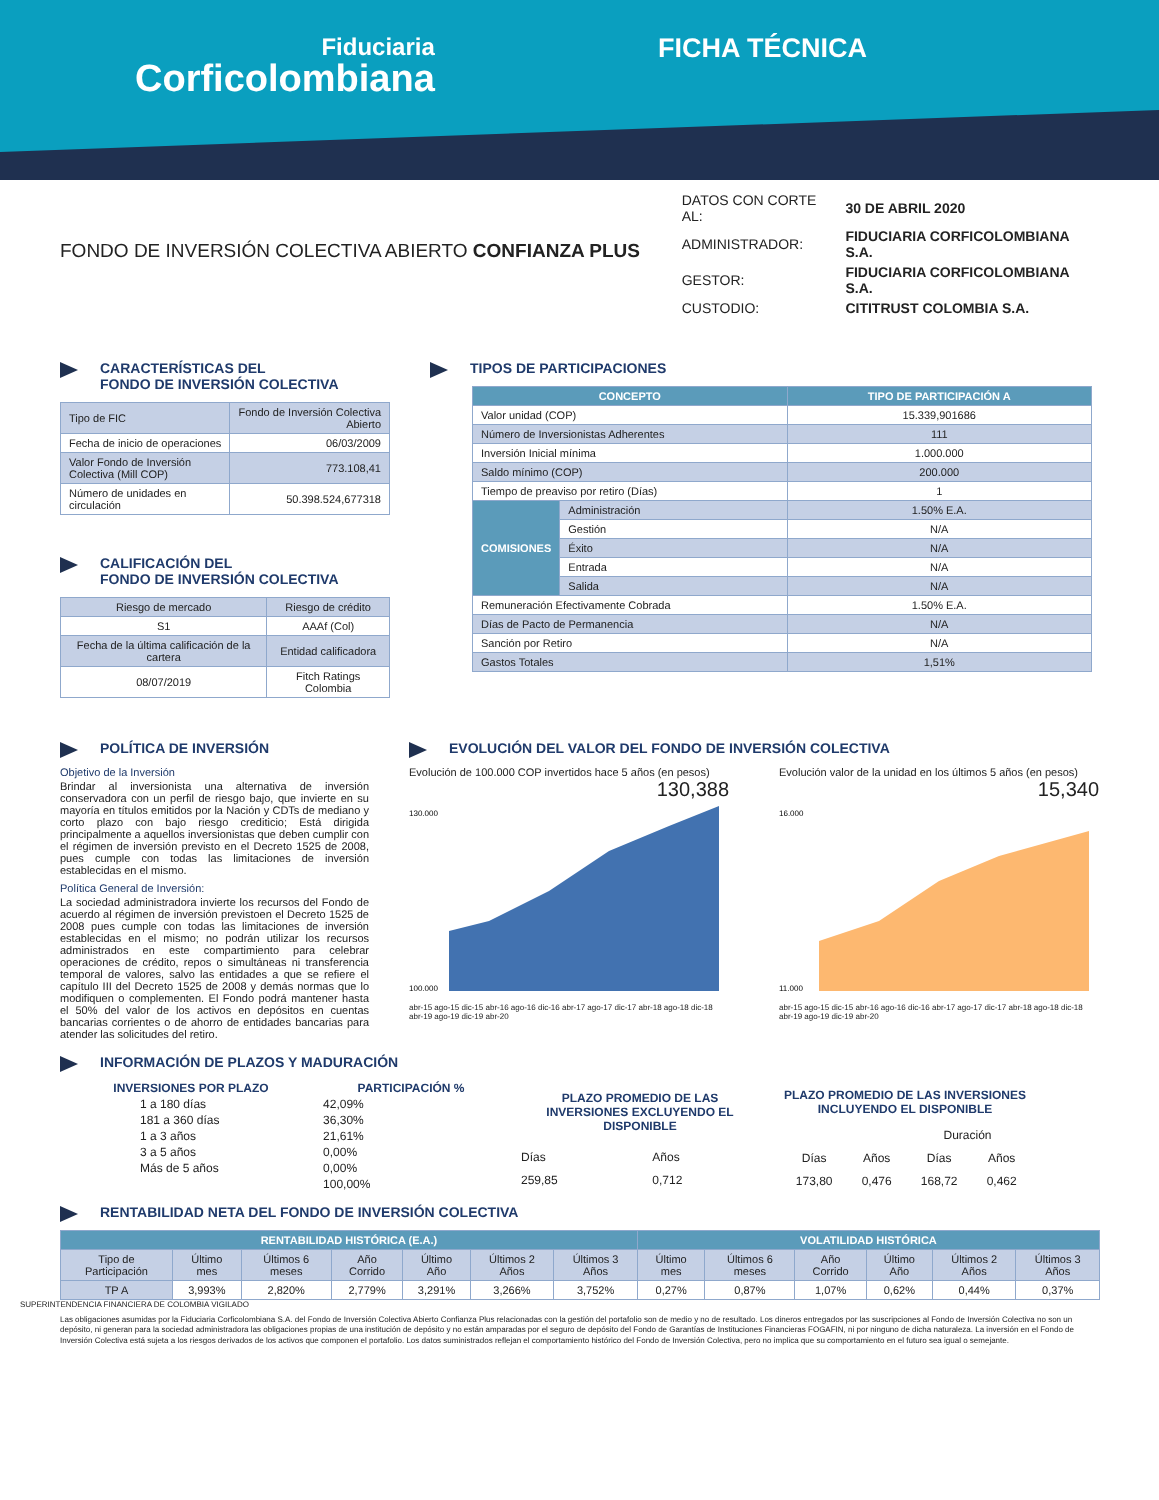Fiduciaria
Corficolombiana
FICHA TÉCNICA
FONDO DE INVERSIÓN COLECTIVA ABIERTO CONFIANZA PLUS
| DATOS CON CORTE AL: | 30 DE ABRIL 2020 |
| ADMINISTRADOR: | FIDUCIARIA CORFICOLOMBIANA S.A. |
| GESTOR: | FIDUCIARIA CORFICOLOMBIANA S.A. |
| CUSTODIO: | CITITRUST COLOMBIA S.A. |
CARACTERÍSTICAS DEL
FONDO DE INVERSIÓN COLECTIVA
| Tipo de FIC | Fondo de Inversión Colectiva Abierto |
| Fecha de inicio de operaciones | 06/03/2009 |
| Valor Fondo de Inversión Colectiva (Mill COP) | 773.108,41 |
| Número de unidades en circulación | 50.398.524,677318 |
CALIFICACIÓN DEL
FONDO DE INVERSIÓN COLECTIVA
| Riesgo de mercado | Riesgo de crédito |
| S1 | AAAf (Col) |
| Fecha de la última calificación de la cartera | Entidad calificadora |
| 08/07/2019 | Fitch Ratings Colombia |
TIPOS DE PARTICIPACIONES
| CONCEPTO | | TIPO DE PARTICIPACIÓN A |
| Valor unidad (COP) | | 15.339,901686 |
| Número de Inversionistas Adherentes | | 111 |
| Inversión Inicial mínima | | 1.000.000 |
| Saldo mínimo (COP) | | 200.000 |
| Tiempo de preaviso por retiro (Días) | | 1 |
| COMISIONES | Administración | 1.50% E.A. |
| | Gestión | N/A |
| | Éxito | N/A |
| | Entrada | N/A |
| | Salida | N/A |
| Remuneración Efectivamente Cobrada | | 1.50% E.A. |
| Días de Pacto de Permanencia | | N/A |
| Sanción por Retiro | | N/A |
| Gastos Totales | | 1,51% |
POLÍTICA DE INVERSIÓN
Objetivo de la Inversión
Brindar al inversionista una alternativa de inversión conservadora con un perfil de riesgo bajo, que invierte en su mayoría en títulos emitidos por la Nación y CDTs de mediano y corto plazo con bajo riesgo crediticio; Está dirigida principalmente a aquellos inversionistas que deben cumplir con el régimen de inversión previsto en el Decreto 1525 de 2008, pues cumple con todas las limitaciones de inversión establecidas en el mismo.
Política General de Inversión:
La sociedad administradora invierte los recursos del Fondo de acuerdo al régimen de inversión previstoen el Decreto 1525 de 2008 pues cumple con todas las limitaciones de inversión establecidas en el mismo; no podrán utilizar los recursos administrados en este compartimiento para celebrar operaciones de crédito, repos o simultáneas ni transferencia temporal de valores, salvo las entidades a que se refiere el capítulo III del Decreto 1525 de 2008 y demás normas que lo modifiquen o complementen. El Fondo podrá mantener hasta el 50% del valor de los activos en depósitos en cuentas bancarias corrientes o de ahorro de entidades bancarias para atender las solicitudes del retiro.
EVOLUCIÓN DEL VALOR DEL FONDO DE INVERSIÓN COLECTIVA
Evolución de 100.000 COP invertidos hace 5 años (en pesos)
130,388
130.000
100.000
abr-15 ago-15 dic-15 abr-16 ago-16 dic-16 abr-17 ago-17 dic-17 abr-18 ago-18 dic-18 abr-19 ago-19 dic-19 abr-20
Evolución valor de la unidad en los últimos 5 años (en pesos)
15,340
16.000
11.000
abr-15 ago-15 dic-15 abr-16 ago-16 dic-16 abr-17 ago-17 dic-17 abr-18 ago-18 dic-18 abr-19 ago-19 dic-19 abr-20
INFORMACIÓN DE PLAZOS Y MADURACIÓN
| INVERSIONES POR PLAZO | PARTICIPACIÓN % |
| --- | --- |
| 1 a 180 días | 42,09% |
| 181 a 360 días | 36,30% |
| 1 a 3 años | 21,61% |
| 3 a 5 años | 0,00% |
| Más de 5 años | 0,00% |
| | 100,00% |
| PLAZO PROMEDIO DE LAS INVERSIONES EXCLUYENDO EL DISPONIBLE | |
| --- | --- |
| Días | Años |
| 259,85 | 0,712 |
| PLAZO PROMEDIO DE LAS INVERSIONES INCLUYENDO EL DISPONIBLE | | | |
| --- | --- | --- | --- |
| | | Duración | |
| Días | Años | Días | Años |
| 173,80 | 0,476 | 168,72 | 0,462 |
RENTABILIDAD NETA DEL FONDO DE INVERSIÓN COLECTIVA
| RENTABILIDAD HISTÓRICA (E.A.) | | | | | | | VOLATILIDAD HISTÓRICA | | | | | |
| Tipo de Participación | Último mes | Últimos 6 meses | Año Corrido | Último Año | Últimos 2 Años | Últimos 3 Años | Último mes | Últimos 6 meses | Año Corrido | Último Año | Últimos 2 Años | Últimos 3 Años |
| TP A | 3,993% | 2,820% | 2,779% | 3,291% | 3,266% | 3,752% | 0,27% | 0,87% | 1,07% | 0,62% | 0,44% | 0,37% |
SUPERINTENDENCIA FINANCIERA DE COLOMBIA VIGILADO
Las obligaciones asumidas por la Fiduciaria Corficolombiana S.A. del Fondo de Inversión Colectiva Abierto Confianza Plus relacionadas con la gestión del portafolio son de medio y no de resultado. Los dineros entregados por las suscripciones al Fondo de Inversión Colectiva no son un depósito, ni generan para la sociedad administradora las obligaciones propias de una institución de depósito y no están amparadas por el seguro de depósito del Fondo de Garantías de Instituciones Financieras FOGAFIN, ni por ninguno de dicha naturaleza. La inversión en el Fondo de Inversión Colectiva está sujeta a los riesgos derivados de los activos que componen el portafolio. Los datos suministrados reflejan el comportamiento histórico del Fondo de Inversión Colectiva, pero no implica que su comportamiento en el futuro sea igual o semejante.